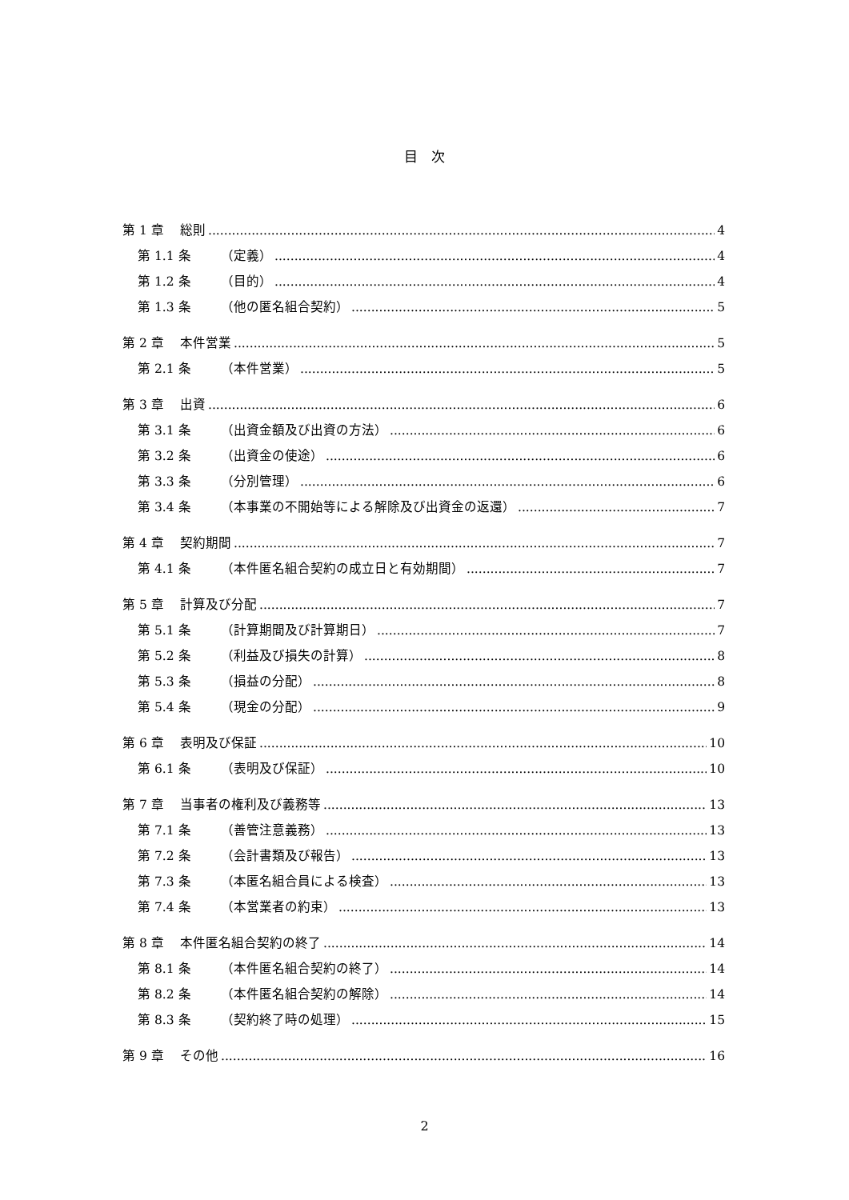目　次
第 1 章 総則 4
第 1.1 条 （定義） 4
第 1.2 条 （目的） 4
第 1.3 条 （他の匿名組合契約） 5
第 2 章 本件営業 5
第 2.1 条 （本件営業） 5
第 3 章 出資 6
第 3.1 条 （出資金額及び出資の方法） 6
第 3.2 条 （出資金の使途） 6
第 3.3 条 （分別管理） 6
第 3.4 条 （本事業の不開始等による解除及び出資金の返還） 7
第 4 章 契約期間 7
第 4.1 条 （本件匿名組合契約の成立日と有効期間） 7
第 5 章 計算及び分配 7
第 5.1 条 （計算期間及び計算期日） 7
第 5.2 条 （利益及び損失の計算） 8
第 5.3 条 （損益の分配） 8
第 5.4 条 （現金の分配） 9
第 6 章 表明及び保証 10
第 6.1 条 （表明及び保証） 10
第 7 章 当事者の権利及び義務等 13
第 7.1 条 （善管注意義務） 13
第 7.2 条 （会計書類及び報告） 13
第 7.3 条 （本匿名組合員による検査） 13
第 7.4 条 （本営業者の約束） 13
第 8 章 本件匿名組合契約の終了 14
第 8.1 条 （本件匿名組合契約の終了） 14
第 8.2 条 （本件匿名組合契約の解除） 14
第 8.3 条 （契約終了時の処理） 15
第 9 章 その他 16
2